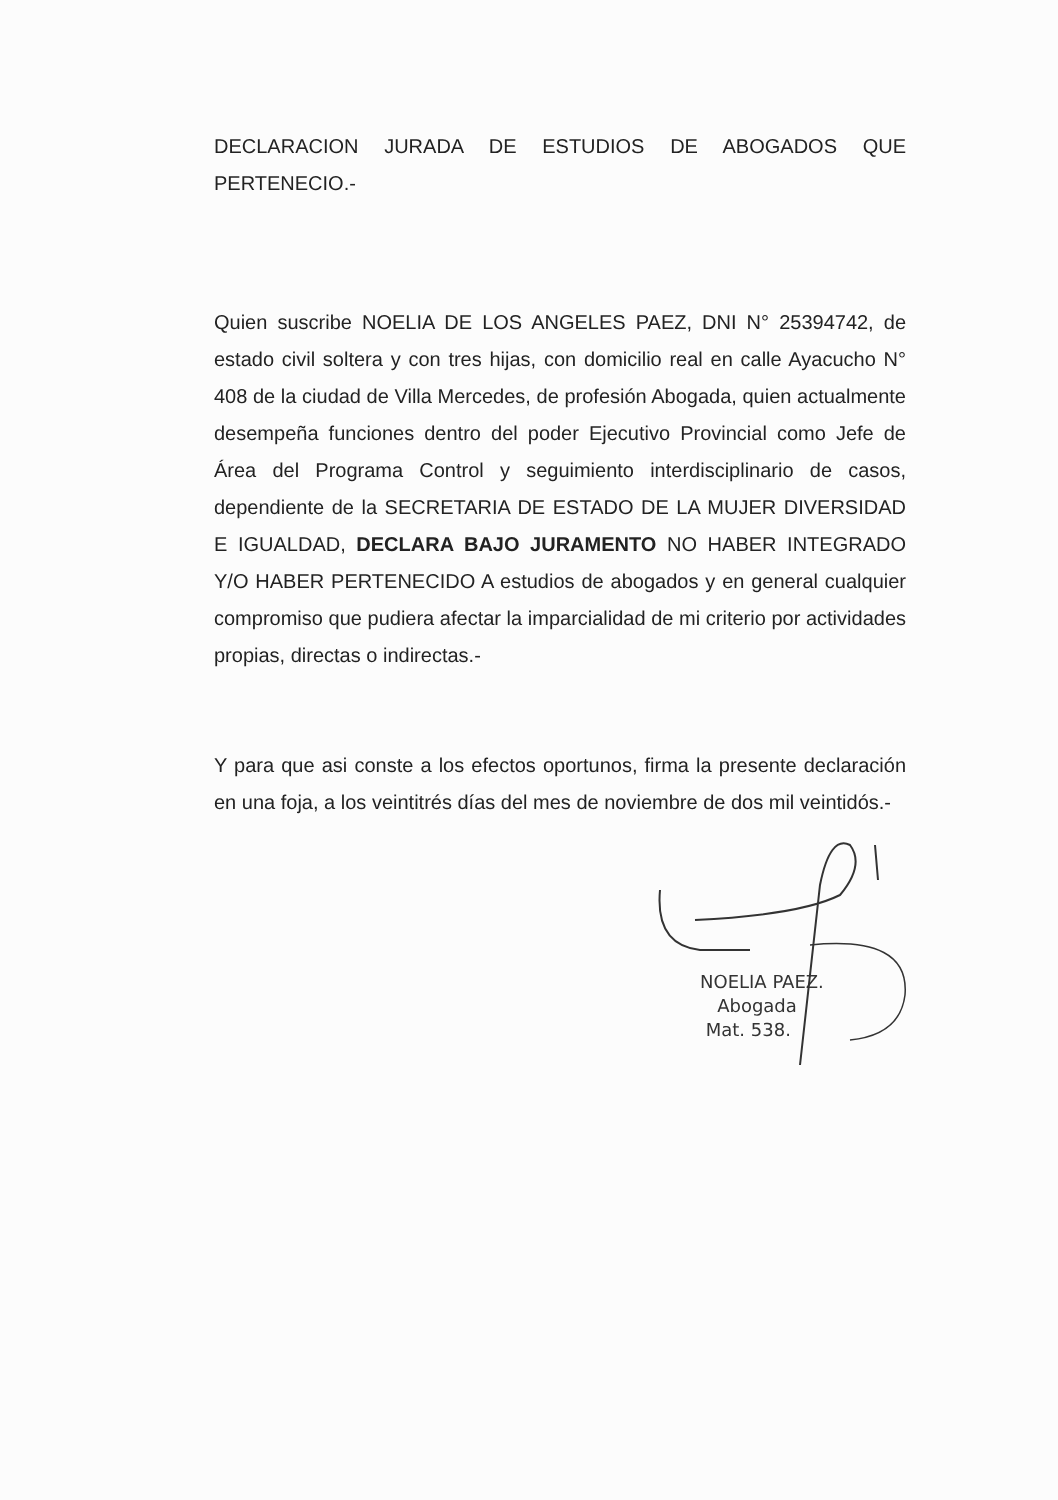DECLARACION JURADA DE ESTUDIOS DE ABOGADOS QUE PERTENECIO.-
Quien suscribe NOELIA DE LOS ANGELES PAEZ, DNI N° 25394742, de estado civil soltera y con tres hijas, con domicilio real en calle Ayacucho N° 408 de la ciudad de Villa Mercedes, de profesión Abogada, quien actualmente desempeña funciones dentro del poder Ejecutivo Provincial como Jefe de Área del Programa Control y seguimiento interdisciplinario de casos, dependiente de la SECRETARIA DE ESTADO DE LA MUJER DIVERSIDAD E IGUALDAD, DECLARA BAJO JURAMENTO NO HABER INTEGRADO Y/O HABER PERTENECIDO A estudios de abogados y en general cualquier compromiso que pudiera afectar la imparcialidad de mi criterio por actividades propias, directas o indirectas.-
Y para que asi conste a los efectos oportunos, firma la presente declaración en una foja, a los veintitrés días del mes de noviembre de dos mil veintidós.-
NOELIA PAEZ.
Abogada
Mat. 538.